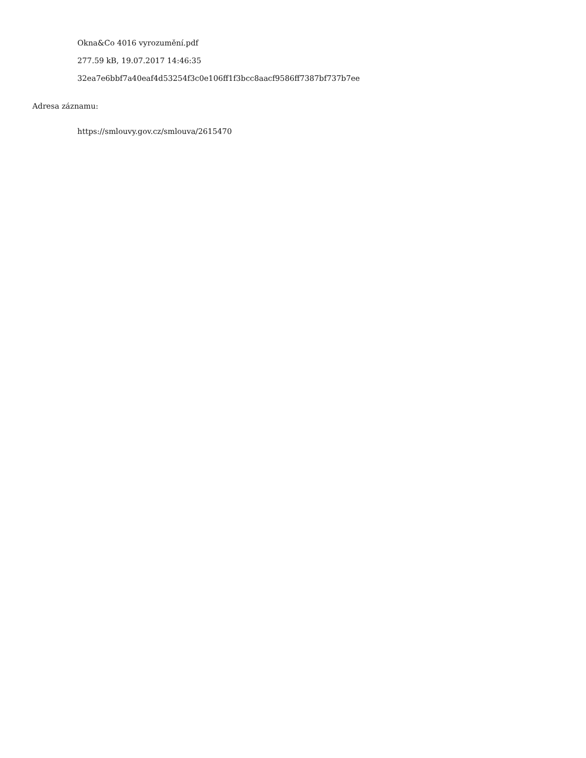Okna&Co 4016 vyrozumění.pdf
277.59 kB, 19.07.2017 14:46:35
32ea7e6bbf7a40eaf4d53254f3c0e106ff1f3bcc8aacf9586ff7387bf737b7ee
Adresa záznamu:
https://smlouvy.gov.cz/smlouva/2615470